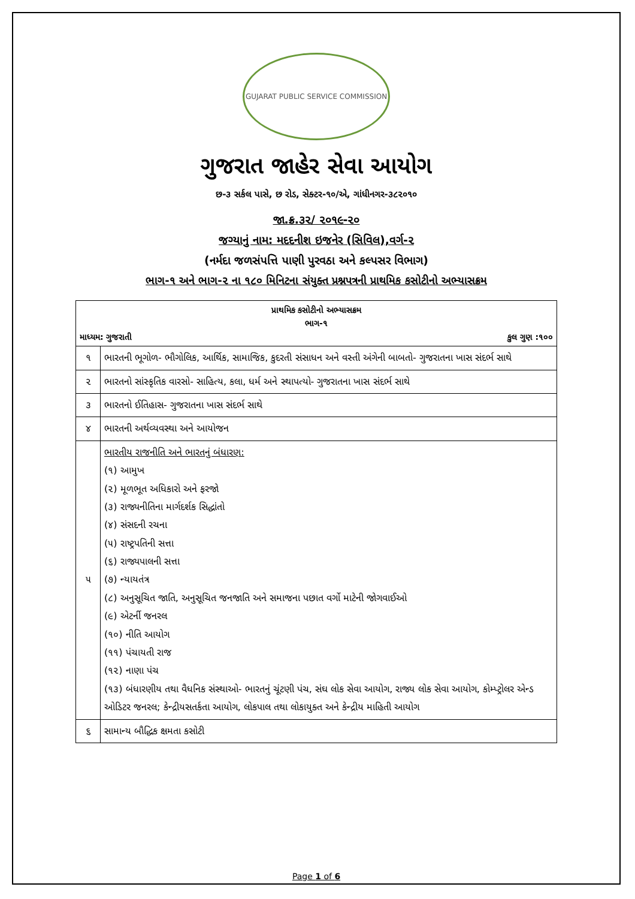GUJARAT PUBLIC SERVICE COMMISSION
ગુજરાત જાહેર સેવા આયોગ
છ-૩ સર્કલ પાસે, છ રોડ, સેક્ટર-૧૦/એ, ગાંધીનગર-૩૮૨૦૧૦
જા.ક્ર.૩૨/ ૨૦૧૯-૨૦
જગ્યાનું નામ: મદદનીશ ઇજનેર (સિવિલ),વર્ગ-૨
(નર્મદા જળસંપત્તિ પાણી પુરવઠા અને કલ્પસર વિભાગ)
ભાગ-૧ અને ભાગ-૨ ના ૧૮૦ મિનિટના સંયુક્ત પ્રશ્નપત્રની પ્રાથમિક કસોટીનો અભ્યાસક્રમ
| પ્રાથમિક કસોટીનો અભ્યાસક્રમ ભાગ-૧ માધ્યમ: ગુજરાતી કુલ ગુણ :૧૦૦ | |
| --- | --- |
| ૧ | ભારતની ભૂગોળ- ભૌગોલિક, આર્થિક, સામાજિક, કુદરતી સંસાધન અને વસ્તી અંગેની બાબતો- ગુજરાતના ખાસ સંદર્ભ સાથે |
| ૨ | ભારતનો સાંસ્કૃતિક વારસો- સાહિત્ય, કલા, ધર્મ અને સ્થાપત્યો- ગુજરાતના ખાસ સંદર્ભ સાથે |
| ૩ | ભારતનો ઈતિહાસ- ગુજરાતના ખાસ સંદર્ભ સાથે |
| ૪ | ભારતની અર્થવ્યવસ્થા અને આયોજન |
| ૫ | ભારતીય રાજનીતિ અને ભારતનું બંધારણ: (૧) આમુખ (૨) મૂળભૂત અધિકારો અને ફરજો (૩) રાજ્યનીતિના માર્ગદર્શક સિદ્ધાંતો (૪) સંસદની રચના (૫) રાષ્ટ્રપતિની સત્તા (૬) રાજ્યપાલની સત્તા (૭) ન્યાયતંત્ર (૮) અનુસૂચિત જાતિ, અનુસૂચિત જનજાતિ અને સમાજના પછાત વર્ગો માટેની જોગવાઈઓ (૯) એટર્ની જનરલ (૧૦) નીતિ આયોગ (૧૧) પંચાયતી રાજ (૧૨) નાણા પંચ (૧૩) બંધારણીય તથા વૈધનિક સંસ્થાઓ- ભારતનું ચૂંટણી પંચ, સંઘ લોક સેવા આયોગ, રાજ્ય લોક સેવા આયોગ, કોમ્પ્ટ્રોલર એન્ડ ઓડિટર જનરલ; કેન્દ્રીયસતર્કતા આયોગ, લોકપાલ તથા લોકાયુક્ત અને કેન્દ્રીય માહિતી આયોગ |
| ૬ | સામાન્ય બૌદ્ધિક ક્ષમતા કસોટી |
Page 1 of 6